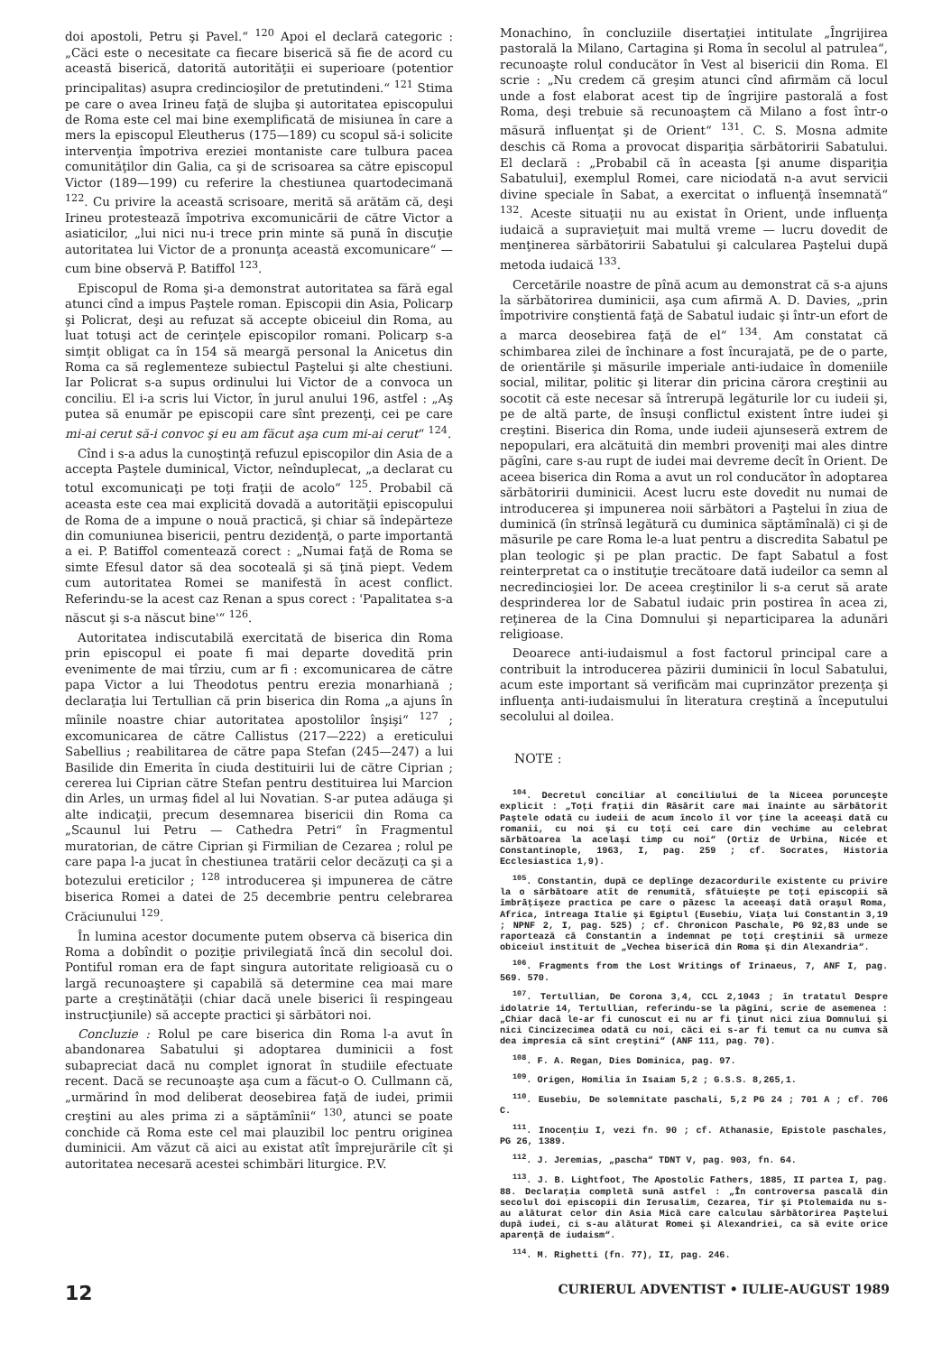doi apostoli, Petru şi Pavel.“ <sup>120</sup> Apoi el declară categoric : „Căci este o necesitate ca fiecare biserică să fie de acord cu această biserică, datorită autorităţii ei superioare (potentior principalitas) asupra credincioşilor de pretutindeni.“ <sup>121</sup> Stima pe care o avea Irineu faţă de slujba şi autoritatea episcopului de Roma este cel mai bine exemplificată de misiunea în care a mers la episcopul Eleutherus (175—189) cu scopul să-i solicite intervenţia împotriva ereziei montaniste care tulbura pacea comunităţilor din Galia, ca şi de scrisoarea sa către episcopul Victor (189—199) cu referire la chestiunea quartodecimană <sup>122</sup>. Cu privire la această scrisoare, merită să arătăm că, deşi Irineu protestează împotriva excomunicării de către Victor a asiaticilor, „lui nici nu-i trece prin minte să pună în discuţie autoritatea lui Victor de a pronunţa această excomunicare“ — cum bine observă P. Batiffol <sup>123</sup>.
Episcopul de Roma şi-a demonstrat autoritatea sa fără egal atunci cînd a impus Paştele roman. Episcopii din Asia, Policarp şi Policrat, deşi au refuzat să accepte obiceiul din Roma, au luat totuşi act de cerinţele episcopilor romani. Policarp s-a simţit obligat ca în 154 să meargă personal la Anicetus din Roma ca să reglementeze subiectul Paştelui şi alte chestiuni. Iar Policrat s-a supus ordinului lui Victor de a convoca un conciliu. El i-a scris lui Victor, în jurul anului 196, astfel : „Aş putea să enumăr pe episcopii care sînt prezenţi, cei pe care mi-ai cerut să-i convoc şi eu am făcut aşa cum mi-ai cerut“ <sup>124</sup>.
Cînd i s-a adus la cunoştinţă refuzul episcopilor din Asia de a accepta Paştele duminical, Victor, neînduplecat, „a declarat cu totul excomunicaţi pe toţi fraţii de acolo“ <sup>125</sup>. Probabil că aceasta este cea mai explicită dovadă a autorităţii episcopului de Roma de a impune o nouă practică, şi chiar să îndepărteze din comuniunea bisericii, pentru dezidenţă, o parte importantă a ei. P. Batiffol comentează corect : „Numai faţă de Roma se simte Efesul dator să dea socoteală şi să ţină piept. Vedem cum autoritatea Romei se manifestă în acest conflict. Referindu-se la acest caz Renan a spus corect : 'Papalitatea s-a născut şi s-a născut bine'“ <sup>126</sup>.
Autoritatea indiscutabilă exercitată de biserica din Roma prin episcopul ei poate fi mai departe dovedită prin evenimente de mai tîrziu, cum ar fi : excomunicarea de către papa Victor a lui Theodotus pentru erezia monarhiană ; declaraţia lui Tertullian că prin biserica din Roma „a ajuns în mîinile noastre chiar autoritatea apostolilor înşişi“ <sup>127</sup> ; excomunicarea de către Callistus (217—222) a ereticului Sabellius ; reabilitarea de către papa Stefan (245—247) a lui Basilide din Emerita în ciuda destituirii lui de către Ciprian ; cererea lui Ciprian către Stefan pentru destituirea lui Marcion din Arles, un urmaş fidel al lui Novatian. S-ar putea adăuga şi alte indicaţii, precum desemnarea bisericii din Roma ca „Scaunul lui Petru — Cathedra Petri“ în Fragmentul muratorian, de către Ciprian şi Firmilian de Cezarea ; rolul pe care papa l-a jucat în chestiunea tratării celor decăzuţi ca şi a botezului ereticilor ; <sup>128</sup> introducerea şi impunerea de către biserica Romei a datei de 25 decembrie pentru celebrarea Crăciunului <sup>129</sup>.
În lumina acestor documente putem observa că biserica din Roma a dobîndit o poziţie privilegiată încă din secolul doi. Pontiful roman era de fapt singura autoritate religioasă cu o largă recunoaştere şi capabilă să determine cea mai mare parte a creştinătăţii (chiar dacă unele biserici îi respingeau instrucţiunile) să accepte practici şi sărbători noi.
Concluzie : Rolul pe care biserica din Roma l-a avut în abandonarea Sabatului şi adoptarea duminicii a fost subapreciat dacă nu complet ignorat în studiile efectuate recent. Dacă se recunoaşte aşa cum a făcut-o O. Cullmann că, „urmărind în mod deliberat deosebirea faţă de iudei, primii creştini au ales prima zi a săptămînii“ <sup>130</sup>, atunci se poate conchide că Roma este cel mai plauzibil loc pentru originea duminicii. Am văzut că aici au existat atît împrejurările cît şi autoritatea necesară acestei schimbări liturgice. P.V.
Monachino, în concluziile disertaţiei intitulate „Îngrijirea pastorală la Milano, Cartagina şi Roma în secolul al patrulea“, recunoaşte rolul conducător în Vest al bisericii din Roma. El scrie : „Nu credem că greşim atunci cînd afirmăm că locul unde a fost elaborat acest tip de îngrijire pastorală a fost Roma, deşi trebuie să recunoaştem că Milano a fost într-o măsură influenţat şi de Orient“ <sup>131</sup>. C. S. Mosna admite deschis că Roma a provocat dispariţia sărbătoririi Sabatului. El declară : „Probabil că în aceasta [şi anume dispariţia Sabatului], exemplul Romei, care niciodată n-a avut servicii divine speciale în Sabat, a exercitat o influenţă însemnată“ <sup>132</sup>. Aceste situaţii nu au existat în Orient, unde influenţa iudaică a supravieţuit mai multă vreme — lucru dovedit de menţinerea sărbătoririi Sabatului şi calcularea Paştelui după metoda iudaică <sup>133</sup>.
Cercetările noastre de pînă acum au demonstrat că s-a ajuns la sărbătorirea duminicii, aşa cum afirmă A. D. Davies, „prin împotrivire conştientă faţă de Sabatul iudaic şi într-un efort de a marca deosebirea faţă de el“ <sup>134</sup>. Am constatat că schimbarea zilei de închinare a fost încurajată, pe de o parte, de orientările şi măsurile imperiale anti-iudaice în domeniile social, militar, politic şi literar din pricina cărora creştinii au socotit că este necesar să întrerupă legăturile lor cu iudeii şi, pe de altă parte, de însuşi conflictul existent între iudei şi creştini. Biserica din Roma, unde iudeii ajunseseră extrem de nepopulari, era alcătuită din membri proveniţi mai ales dintre păgîni, care s-au rupt de iudei mai devreme decît în Orient. De aceea biserica din Roma a avut un rol conducător în adoptarea sărbătoririi duminicii. Acest lucru este dovedit nu numai de introducerea şi impunerea noii sărbători a Paştelui în ziua de duminică (în strînsă legătură cu duminica săptămînală) ci şi de măsurile pe care Roma le-a luat pentru a discredita Sabatul pe plan teologic şi pe plan practic. De fapt Sabatul a fost reinterpretat ca o instituţie trecătoare dată iudeilor ca semn al necredincioşiei lor. De aceea creştinilor li s-a cerut să arate desprinderea lor de Sabatul iudaic prin postirea în acea zi, reţinerea de la Cina Domnului şi neparticiparea la adunări religioase.
Deoarece anti-iudaismul a fost factorul principal care a contribuit la introducerea păzirii duminicii în locul Sabatului, acum este important să verificăm mai cuprinzător prezenţa şi influenţa anti-iudaismului în literatura creştină a începutului secolului al doilea.
NOTE :
<sup>104</sup>. Decretul conciliar al conciliului de la Niceea porunceşte explicit : „Toţi fraţii din Răsărit care mai înainte au sărbătorit Paştele odată cu iudeii de acum încolo îl vor ţine la aceeaşi dată cu romanii, cu noi şi cu toţi cei care din vechime au celebrat sărbătoarea la acelaşi timp cu noi“ (Ortiz de Urbina, Nicée et Constantinople, 1963, I, pag. 259 ; cf. Socrates, Historia Ecclesiastica 1,9).
<sup>105</sup>. Constantin, după ce deplînge dezacordurile existente cu privire la o sărbătoare atît de renumită, sfătuieşte pe toţi episcopii să îmbrăţişeze practica pe care o păzesc la aceeaşi dată oraşul Roma, Africa, întreaga Italie şi Egiptul (Eusebiu, Viaţa lui Constantin 3,19 ; NPNF 2, I, pag. 525) ; cf. Chronicon Paschale, PG 92,83 unde se raportează că Constantin a îndemnat pe toţi creştinii să urmeze obiceiul instituit de „Vechea biserică din Roma şi din Alexandria“.
<sup>106</sup>. Fragments from the Lost Writings of Irinaeus, 7, ANF I, pag. 569. 570.
<sup>107</sup>. Tertullian, De Corona 3,4, CCL 2,1043 ; în tratatul Despre idolatrie 14, Tertullian, referindu-se la păgîni, scrie de asemenea : „Chiar dacă le-ar fi cunoscut ei nu ar fi ţinut nici ziua Domnului şi nici Cincizecimea odată cu noi, căci ei s-ar fi temut ca nu cumva să dea impresia că sînt creştini“ (ANF 111, pag. 70).
<sup>108</sup>. F. A. Regan, Dies Dominica, pag. 97.
<sup>109</sup>. Origen, Homilia în Isaiam 5,2 ; G.S.S. 8,265,1.
<sup>110</sup>. Eusebiu, De solemnitate paschali, 5,2 PG 24 ; 701 A ; cf. 706 C.
<sup>111</sup>. Inocenţiu I, vezi fn. 90 ; cf. Athanasie, Epistole paschales, PG 26, 1389.
<sup>112</sup>. J. Jeremias, „pascha“ TDNT V, pag. 903, fn. 64.
<sup>113</sup>. J. B. Lightfoot, The Apostolic Fathers, 1885, II partea I, pag. 88. Declaraţia completă sună astfel : „În controversa pascală din secolul doi episcopii din Ierusalim, Cezarea, Tir şi Ptolemaida nu s-au alăturat celor din Asia Mică care calculau sărbătorirea Paştelui după iudei, ci s-au alăturat Romei şi Alexandriei, ca să evite orice aparenţă de iudaism“.
<sup>114</sup>. M. Righetti (fn. 77), II, pag. 246.
12 CURIERUL ADVENTIST • IULIE-AUGUST 1989